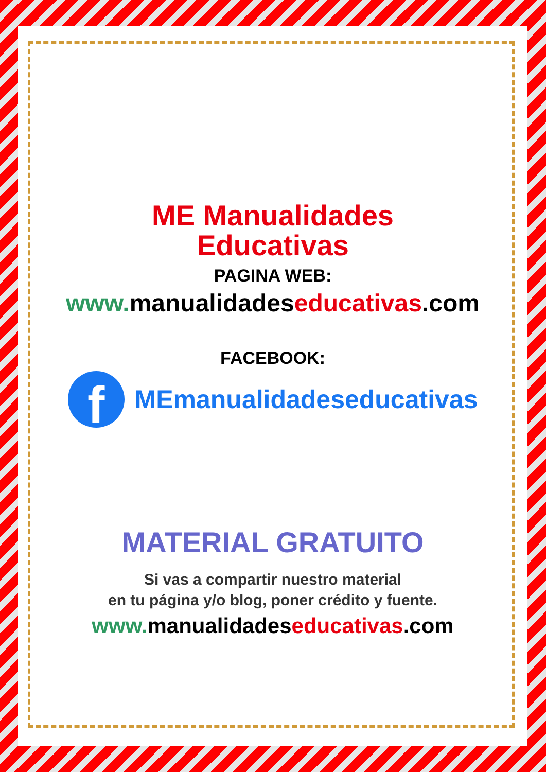ME Manualidades
Educativas
PAGINA WEB:
www. manualidades educativas.com
FACEBOOK:
f
MEmanualidadeseducativas
MATERIAL GRATUITO
Si vas a compartir nuestro material
en tu página y/o blog, poner crédito y fuente.
www. manualidades educativas.com